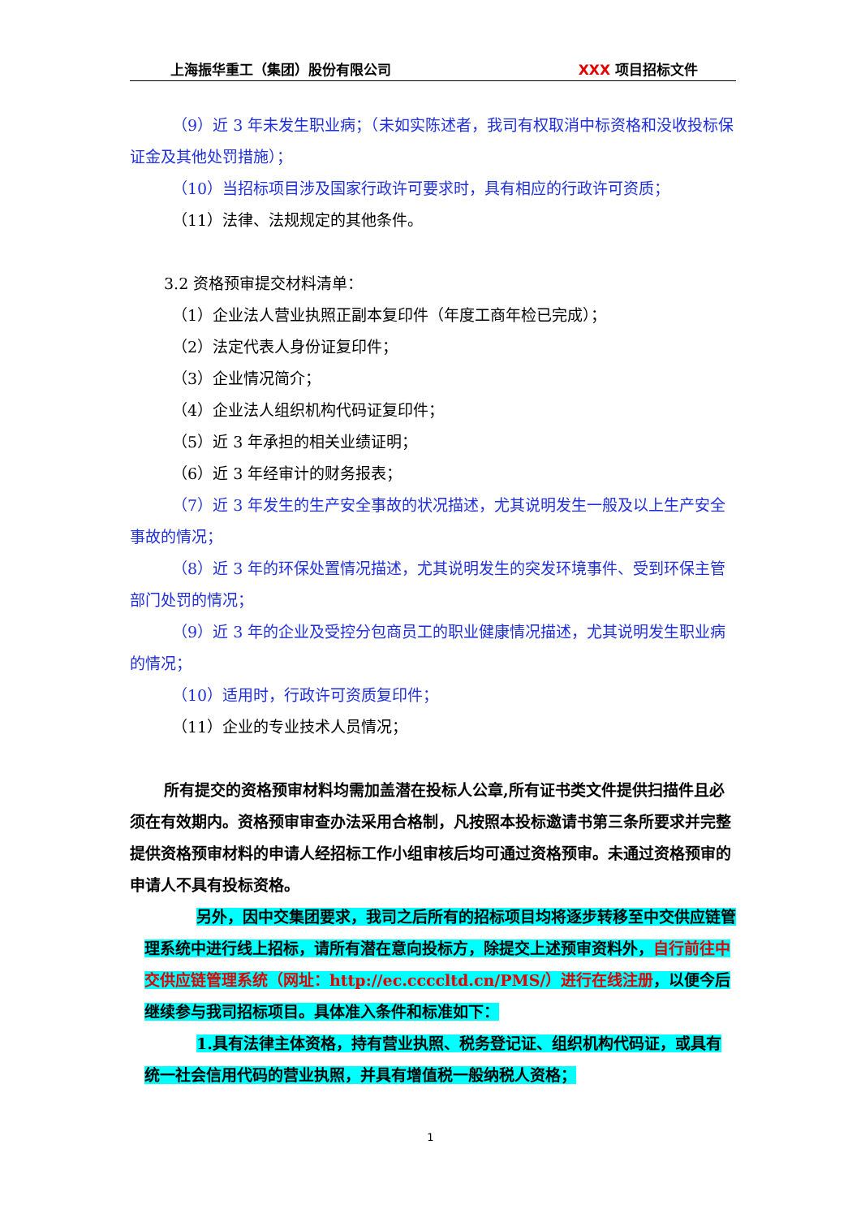上海振华重工（集团）股份有限公司 XXX 项目招标文件
（9）近 3 年未发生职业病；（未如实陈述者，我司有权取消中标资格和没收投标保证金及其他处罚措施）；
（10）当招标项目涉及国家行政许可要求时，具有相应的行政许可资质；
（11）法律、法规规定的其他条件。
3.2 资格预审提交材料清单：
（1）企业法人营业执照正副本复印件（年度工商年检已完成）；
（2）法定代表人身份证复印件；
（3）企业情况简介；
（4）企业法人组织机构代码证复印件；
（5）近 3 年承担的相关业绩证明；
（6）近 3 年经审计的财务报表；
（7）近 3 年发生的生产安全事故的状况描述，尤其说明发生一般及以上生产安全事故的情况；
（8）近 3 年的环保处置情况描述，尤其说明发生的突发环境事件、受到环保主管部门处罚的情况；
（9）近 3 年的企业及受控分包商员工的职业健康情况描述，尤其说明发生职业病的情况；
（10）适用时，行政许可资质复印件；
（11）企业的专业技术人员情况；
所有提交的资格预审材料均需加盖潜在投标人公章,所有证书类文件提供扫描件且必须在有效期内。资格预审审查办法采用合格制，凡按照本投标邀请书第三条所要求并完整提供资格预审材料的申请人经招标工作小组审核后均可通过资格预审。未通过资格预审的申请人不具有投标资格。
另外，因中交集团要求，我司之后所有的招标项目均将逐步转移至中交供应链管理系统中进行线上招标，请所有潜在意向投标方，除提交上述预审资料外，自行前往中交供应链管理系统（网址：http://ec.ccccltd.cn/PMS/）进行在线注册，以便今后继续参与我司招标项目。具体准入条件和标准如下：
1.具有法律主体资格，持有营业执照、税务登记证、组织机构代码证，或具有统一社会信用代码的营业执照，并具有增值税一般纳税人资格；
1